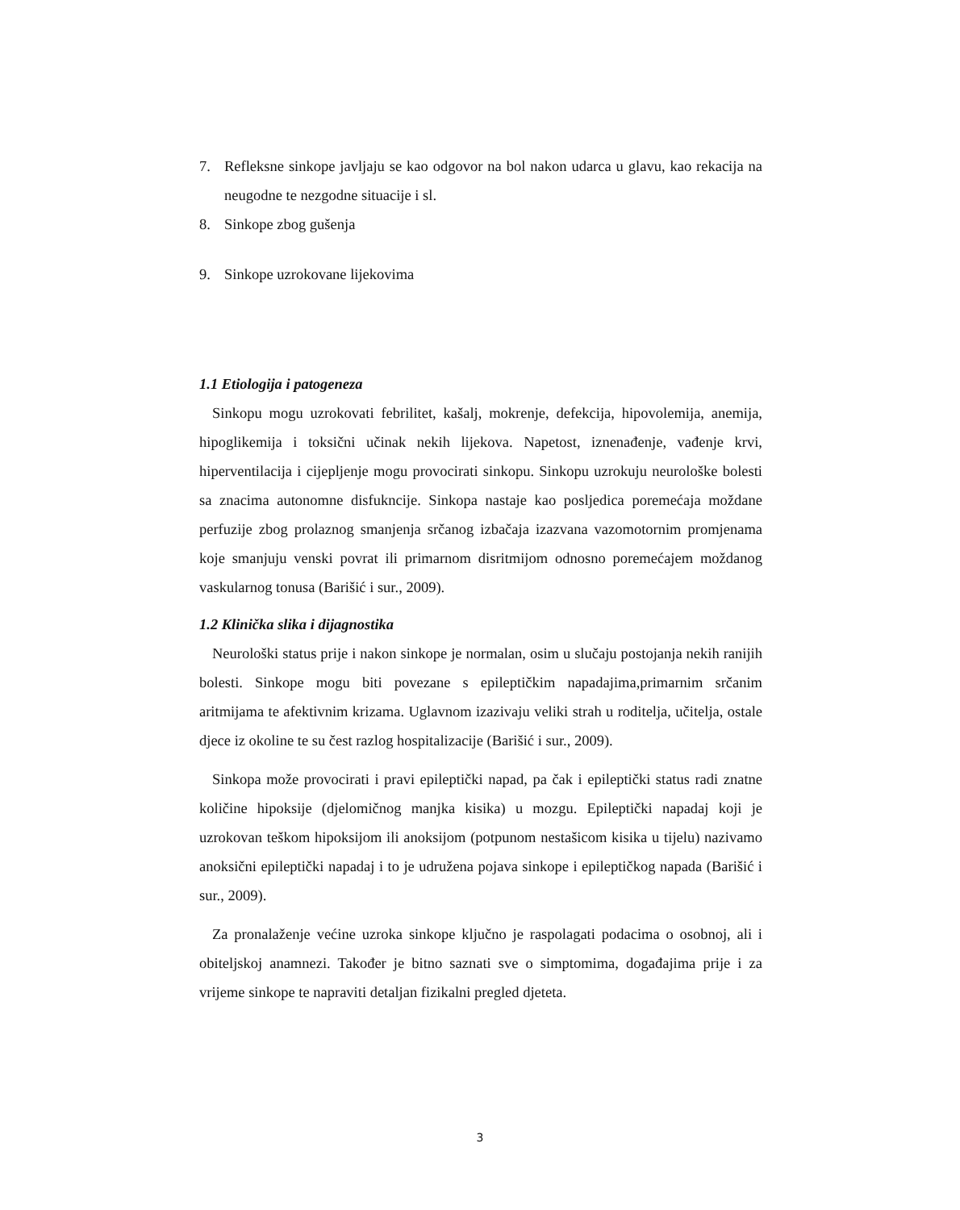7. Refleksne sinkope javljaju se kao odgovor na bol nakon udarca u glavu, kao rekacija na neugodne te nezgodne situacije i sl.
8. Sinkope zbog gušenja
9. Sinkope uzrokovane lijekovima
1.1 Etiologija i patogeneza
Sinkopu mogu uzrokovati febrilitet, kašalj, mokrenje, defekcija, hipovolemija, anemija, hipoglikemija i toksični učinak nekih lijekova. Napetost, iznenađenje, vađenje krvi, hiperventilacija i cijepljenje mogu provocirati sinkopu. Sinkopu uzrokuju neurološke bolesti sa znacima autonomne disfukncije. Sinkopa nastaje kao posljedica poremećaja moždane perfuzije zbog prolaznog smanjenja srčanog izbačaja izazvana vazomotornim promjenama koje smanjuju venski povrat ili primarnom disritmijom odnosno poremećajem moždanog vaskularnog tonusa (Barišić i sur., 2009).
1.2 Klinička slika i dijagnostika
Neurološki status prije i nakon sinkope je normalan, osim u slučaju postojanja nekih ranijih bolesti. Sinkope mogu biti povezane s epileptičkim napadajima,primarnim srčanim aritmijama te afektivnim krizama. Uglavnom izazivaju veliki strah u roditelja, učitelja, ostale djece iz okoline te su čest razlog hospitalizacije (Barišić i sur., 2009).
Sinkopa može provocirati i pravi epileptički napad, pa čak i epileptički status radi znatne količine hipoksije (djelomičnog manjka kisika) u mozgu. Epileptički napadaj koji je uzrokovan teškom hipoksijom ili anoksijom (potpunom nestašicom kisika u tijelu) nazivamo anoksični epileptički napadaj i to je udružena pojava sinkope i epileptičkog napada (Barišić i sur., 2009).
Za pronalaženje većine uzroka sinkope ključno je raspolagati podacima o osobnoj, ali i obiteljskoj anamnezi. Također je bitno saznati sve o simptomima, događajima prije i za vrijeme sinkope te napraviti detaljan fizikalni pregled djeteta.
3